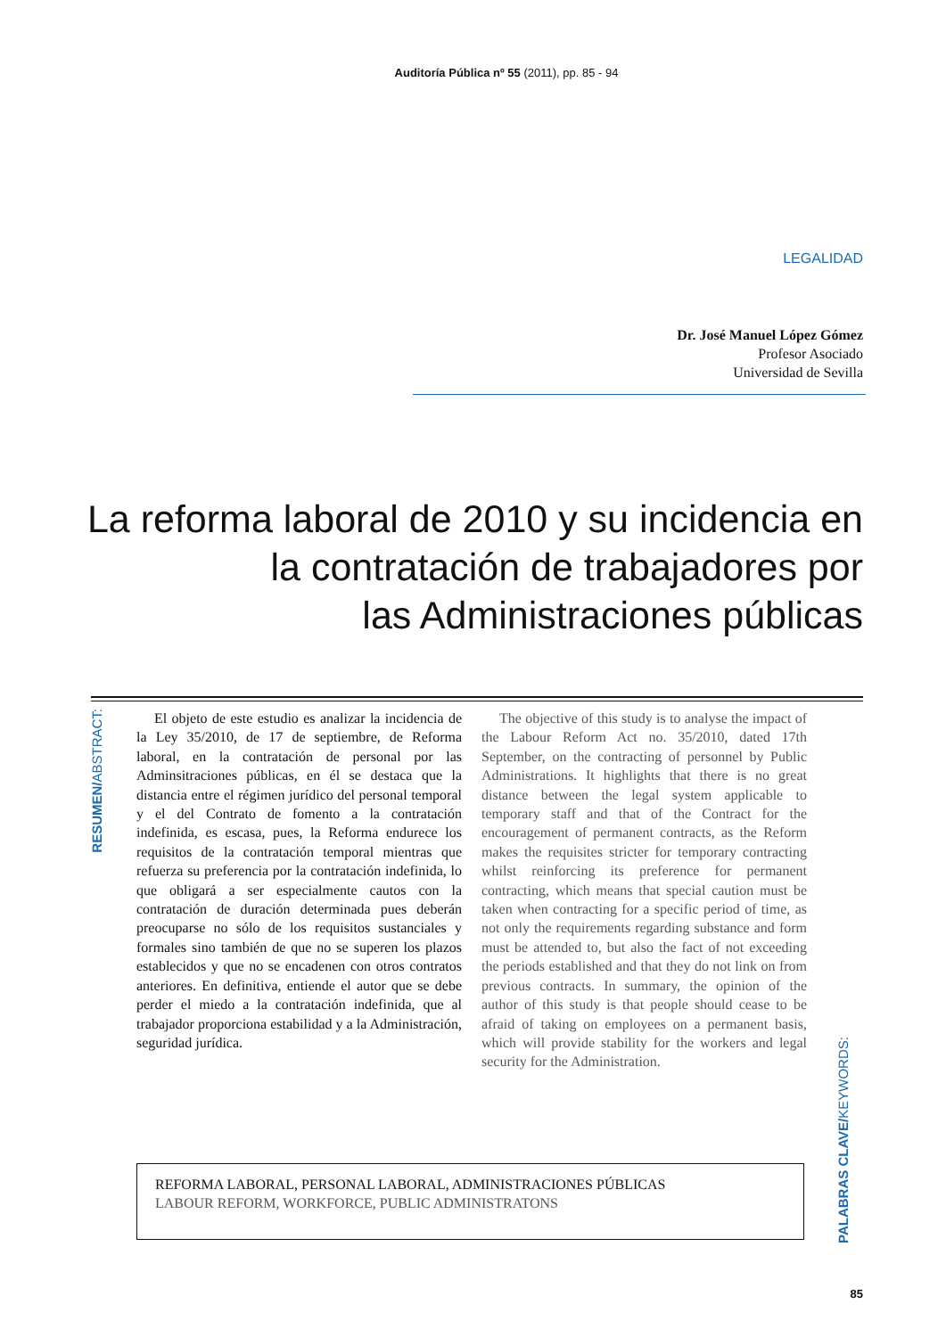Auditoría Pública nº 55 (2011), pp. 85 - 94
LEGALIDAD
Dr. José Manuel López Gómez
Profesor Asociado
Universidad de Sevilla
La reforma laboral de 2010 y su incidencia en
la contratación de trabajadores por
las Administraciones públicas
RESUMEN/ABSTRACT:
El objeto de este estudio es analizar la incidencia de la Ley 35/2010, de 17 de septiembre, de Reforma laboral, en la contratación de personal por las Adminsitraciones públicas, en él se destaca que la distancia entre el régimen jurídico del personal temporal y el del Contrato de fomento a la contratación indefinida, es escasa, pues, la Reforma endurece los requisitos de la contratación temporal mientras que refuerza su preferencia por la contratación indefinida, lo que obligará a ser especialmente cautos con la contratación de duración determinada pues deberán preocuparse no sólo de los requisitos sustanciales y formales sino también de que no se superen los plazos establecidos y que no se encadenen con otros contratos anteriores. En definitiva, entiende el autor que se debe perder el miedo a la contratación indefinida, que al trabajador proporciona estabilidad y a la Administración, seguridad jurídica.
The objective of this study is to analyse the impact of the Labour Reform Act no. 35/2010, dated 17th September, on the contracting of personnel by Public Administrations. It highlights that there is no great distance between the legal system applicable to temporary staff and that of the Contract for the encouragement of permanent contracts, as the Reform makes the requisites stricter for temporary contracting whilst reinforcing its preference for permanent contracting, which means that special caution must be taken when contracting for a specific period of time, as not only the requirements regarding substance and form must be attended to, but also the fact of not exceeding the periods established and that they do not link on from previous contracts. In summary, the opinion of the author of this study is that people should cease to be afraid of taking on employees on a permanent basis, which will provide stability for the workers and legal security for the Administration.
REFORMA LABORAL, PERSONAL LABORAL, ADMINISTRACIONES PÚBLICAS
LABOUR REFORM, WORKFORCE, PUBLIC ADMINISTRATONS
PALABRAS CLAVE/KEYWORDS:
85